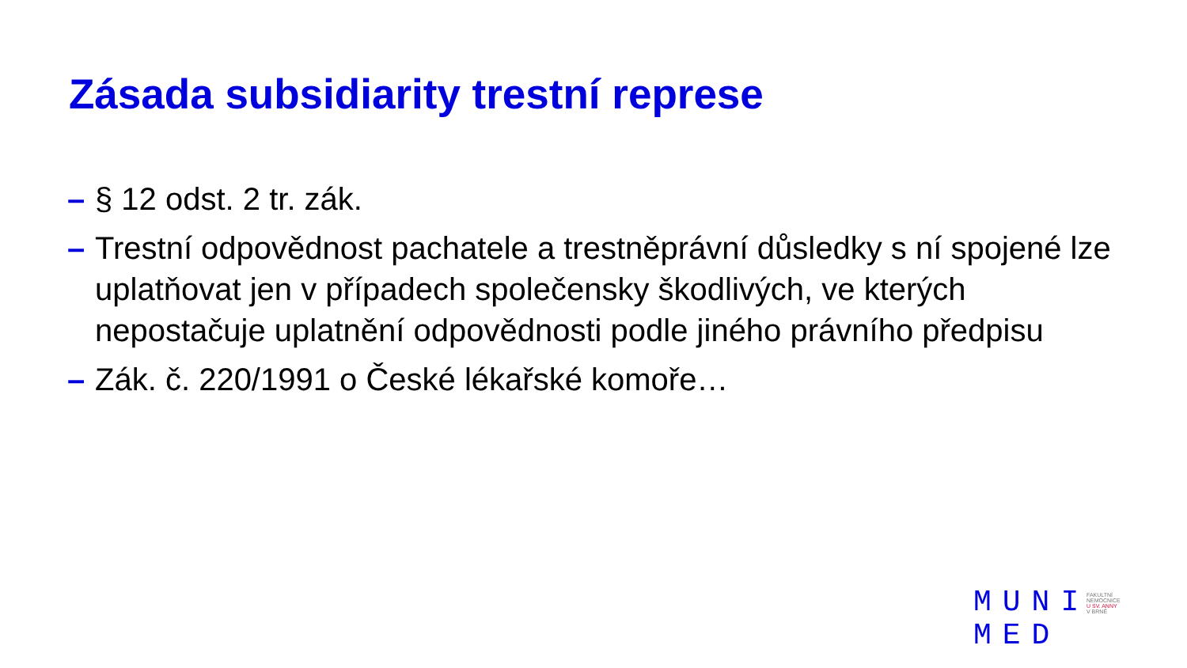Zásada subsidiarity trestní represe
– § 12 odst. 2 tr. zák.
– Trestní odpovědnost pachatele a trestněprávní důsledky s ní spojené lze uplatňovat jen v případech společensky škodlivých, ve kterých nepostačuje uplatnění odpovědnosti podle jiného právního předpisu
– Zák. č. 220/1991 o České lékařské komoře…
MUNI
MED
FAKULTNÍ
NEMOCNICE
U SV. ANNY
V BRNĚ